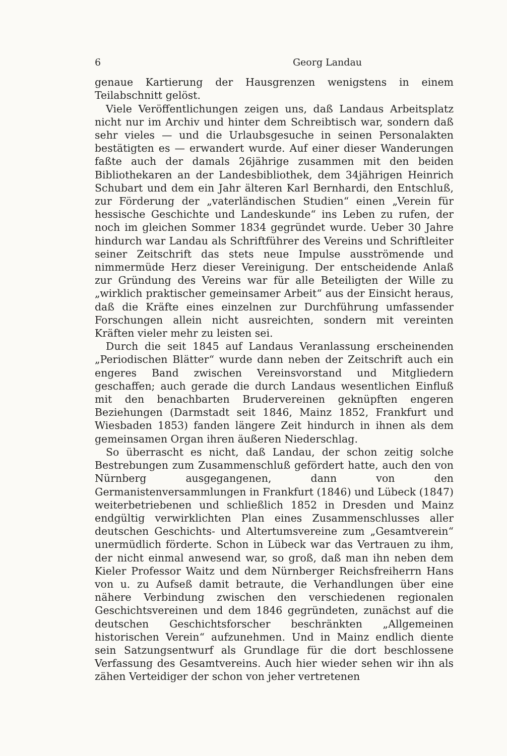6 Georg Landau
genaue Kartierung der Hausgrenzen wenigstens in einem Teilabschnitt gelöst.
Viele Veröffentlichungen zeigen uns, daß Landaus Arbeitsplatz nicht nur im Archiv und hinter dem Schreibtisch war, sondern daß sehr vieles — und die Urlaubsgesuche in seinen Personalakten bestätigten es — erwandert wurde. Auf einer dieser Wanderungen faßte auch der damals 26jährige zusammen mit den beiden Bibliothekaren an der Landesbibliothek, dem 34jährigen Heinrich Schubart und dem ein Jahr älteren Karl Bernhardi, den Entschluß, zur Förderung der „vaterländischen Studien“ einen „Verein für hessische Geschichte und Landeskunde“ ins Leben zu rufen, der noch im gleichen Sommer 1834 gegründet wurde. Ueber 30 Jahre hindurch war Landau als Schriftführer des Vereins und Schriftleiter seiner Zeitschrift das stets neue Impulse ausströmende und nimmermüde Herz dieser Vereinigung. Der entscheidende Anlaß zur Gründung des Vereins war für alle Beteiligten der Wille zu „wirklich praktischer gemeinsamer Arbeit“ aus der Einsicht heraus, daß die Kräfte eines einzelnen zur Durchführung umfassender Forschungen allein nicht ausreichten, sondern mit vereinten Kräften vieler mehr zu leisten sei.
Durch die seit 1845 auf Landaus Veranlassung erscheinenden „Periodischen Blätter“ wurde dann neben der Zeitschrift auch ein engeres Band zwischen Vereinsvorstand und Mitgliedern geschaffen; auch gerade die durch Landaus wesentlichen Einfluß mit den benachbarten Brudervereinen geknüpften engeren Beziehungen (Darmstadt seit 1846, Mainz 1852, Frankfurt und Wiesbaden 1853) fanden längere Zeit hindurch in ihnen als dem gemeinsamen Organ ihren äußeren Niederschlag.
So überrascht es nicht, daß Landau, der schon zeitig solche Bestrebungen zum Zusammenschluß gefördert hatte, auch den von Nürnberg ausgegangenen, dann von den Germanistenversammlungen in Frankfurt (1846) und Lübeck (1847) weiterbetriebenen und schließlich 1852 in Dresden und Mainz endgültig verwirklichten Plan eines Zusammenschlusses aller deutschen Geschichts- und Altertumsvereine zum „Gesamtverein“ unermüdlich förderte. Schon in Lübeck war das Vertrauen zu ihm, der nicht einmal anwesend war, so groß, daß man ihn neben dem Kieler Professor Waitz und dem Nürnberger Reichsfreiherrn Hans von u. zu Aufseß damit betraute, die Verhandlungen über eine nähere Verbindung zwischen den verschiedenen regionalen Geschichtsvereinen und dem 1846 gegründeten, zunächst auf die deutschen Geschichtsforscher beschränkten „Allgemeinen historischen Verein“ aufzunehmen. Und in Mainz endlich diente sein Satzungsentwurf als Grundlage für die dort beschlossene Verfassung des Gesamtvereins. Auch hier wieder sehen wir ihn als zähen Verteidiger der schon von jeher vertretenen